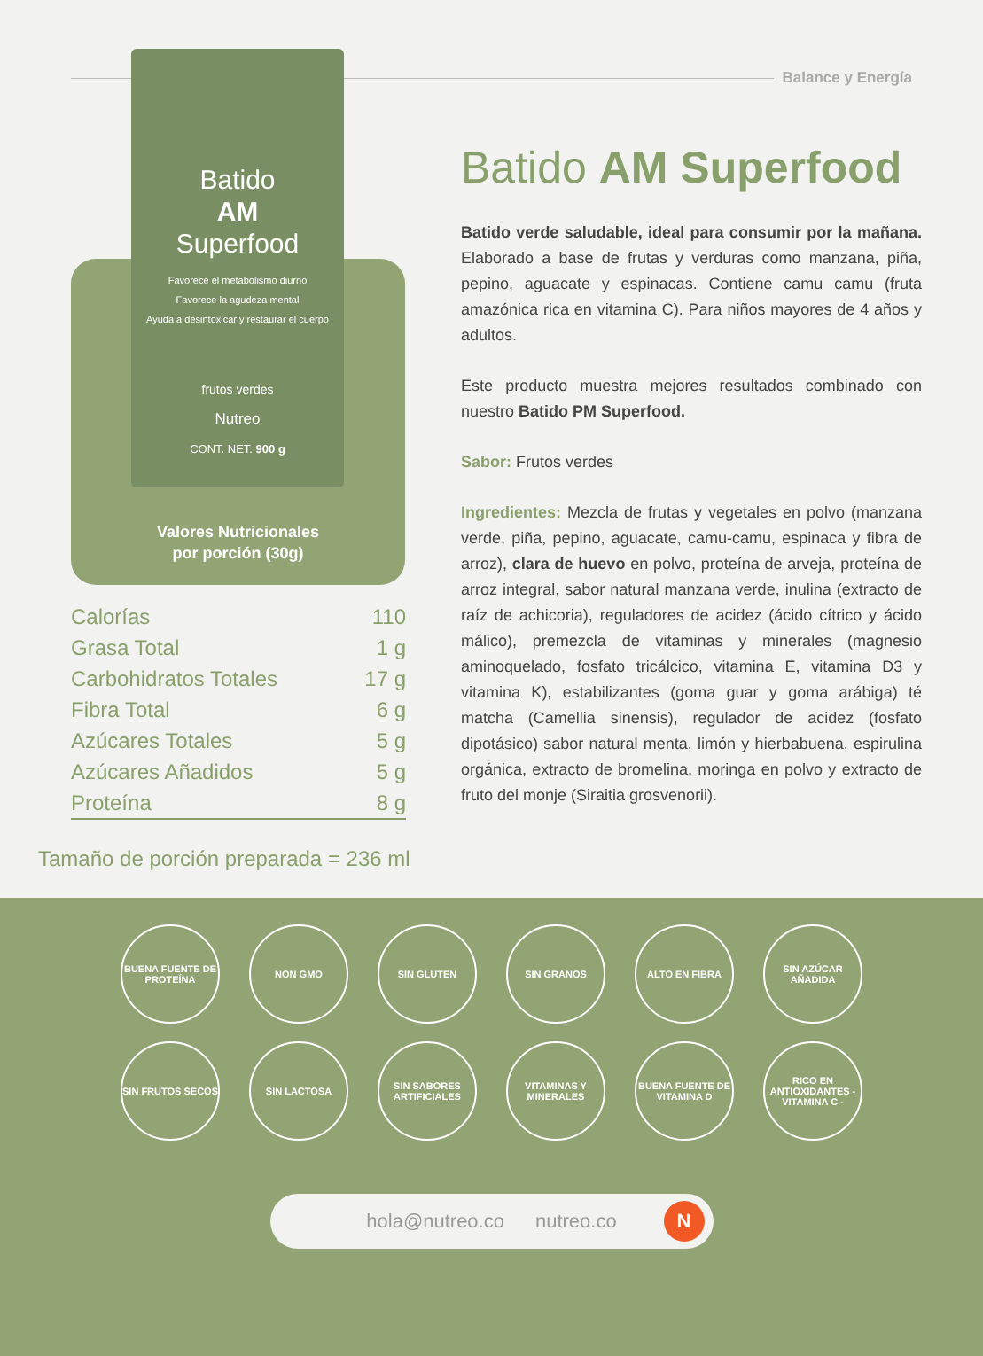Balance y Energía
Batido
AM
Superfood
Favorece el metabolismo diurno
Favorece la agudeza mental
Ayuda a desintoxicar y restaurar el cuerpo
frutos verdes
Nutreo
CONT. NET. 900 g
Valores Nutricionales
por porción (30g)
| Calorías | 110 |
| Grasa Total | 1 g |
| Carbohidratos Totales | 17 g |
| Fibra Total | 6 g |
| Azúcares Totales | 5 g |
| Azúcares Añadidos | 5 g |
| Proteína | 8 g |
Tamaño de porción preparada = 236 ml
Batido AM Superfood
Batido verde saludable, ideal para consumir por la mañana. Elaborado a base de frutas y verduras como manzana, piña, pepino, aguacate y espinacas. Contiene camu camu (fruta amazónica rica en vitamina C). Para niños mayores de 4 años y adultos.
Este producto muestra mejores resultados combinado con nuestro Batido PM Superfood.
Sabor: Frutos verdes
Ingredientes: Mezcla de frutas y vegetales en polvo (manzana verde, piña, pepino, aguacate, camu-camu, espinaca y fibra de arroz), clara de huevo en polvo, proteína de arveja, proteína de arroz integral, sabor natural manzana verde, inulina (extracto de raíz de achicoria), reguladores de acidez (ácido cítrico y ácido málico), premezcla de vitaminas y minerales (magnesio aminoquelado, fosfato tricálcico, vitamina E, vitamina D3 y vitamina K), estabilizantes (goma guar y goma arábiga) té matcha (Camellia sinensis), regulador de acidez (fosfato dipotásico) sabor natural menta, limón y hierbabuena, espirulina orgánica, extracto de bromelina, moringa en polvo y extracto de fruto del monje (Siraitia grosvenorii).
BUENA FUENTE DE PROTEÍNA
NON GMO
SIN GLUTEN
SIN GRANOS
ALTO EN FIBRA
SIN AZÚCAR AÑADIDA
SIN FRUTOS SECOS
SIN LACTOSA
SIN SABORES ARTIFICIALES
VITAMINAS Y MINERALES
BUENA FUENTE DE VITAMINA D
RICO EN ANTIOXIDANTES - VITAMINA C -
hola@nutreo.co nutreo.co
N